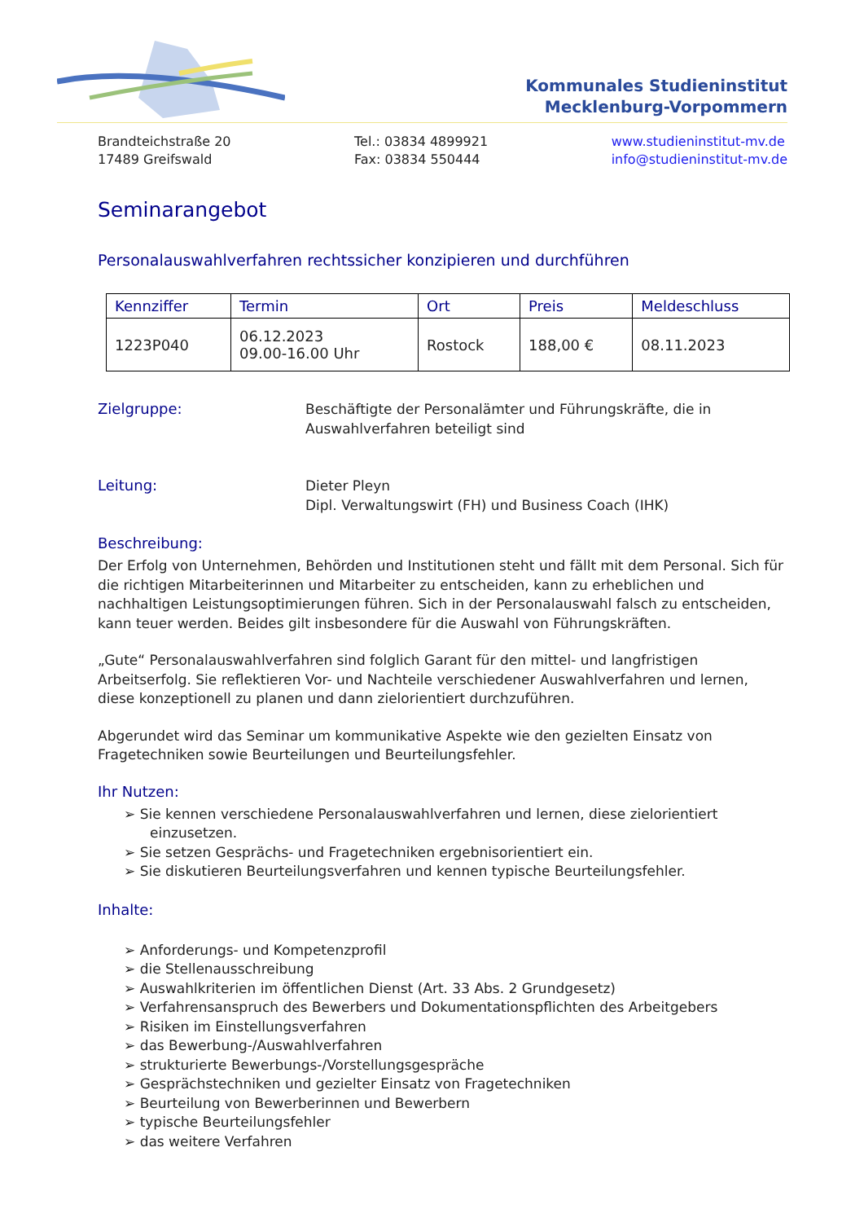Kommunales Studieninstitut
Mecklenburg-Vorpommern
Brandteichstraße 20
17489 Greifswald
Tel.: 03834 4899921
Fax: 03834 550444
www.studieninstitut-mv.de
info@studieninstitut-mv.de
Seminarangebot
Personalauswahlverfahren rechtssicher konzipieren und durchführen
| Kennziffer | Termin | Ort | Preis | Meldeschluss |
| --- | --- | --- | --- | --- |
| 1223P040 | 06.12.2023 09.00-16.00 Uhr | Rostock | 188,00 € | 08.11.2023 |
Zielgruppe: Beschäftigte der Personalämter und Führungskräfte, die in
Auswahlverfahren beteiligt sind
Leitung: Dieter Pleyn
Dipl. Verwaltungswirt (FH) und Business Coach (IHK)
Beschreibung:
Der Erfolg von Unternehmen, Behörden und Institutionen steht und fällt mit dem Personal. Sich für die richtigen Mitarbeiterinnen und Mitarbeiter zu entscheiden, kann zu erheblichen und nachhaltigen Leistungsoptimierungen führen. Sich in der Personalauswahl falsch zu entscheiden, kann teuer werden. Beides gilt insbesondere für die Auswahl von Führungskräften.
„Gute“ Personalauswahlverfahren sind folglich Garant für den mittel- und langfristigen Arbeitserfolg. Sie reflektieren Vor- und Nachteile verschiedener Auswahlverfahren und lernen, diese konzeptionell zu planen und dann zielorientiert durchzuführen.
Abgerundet wird das Seminar um kommunikative Aspekte wie den gezielten Einsatz von Fragetechniken sowie Beurteilungen und Beurteilungsfehler.
Ihr Nutzen:
➢ Sie kennen verschiedene Personalauswahlverfahren und lernen, diese zielorientiert einzusetzen.
➢ Sie setzen Gesprächs- und Fragetechniken ergebnisorientiert ein.
➢ Sie diskutieren Beurteilungsverfahren und kennen typische Beurteilungsfehler.
Inhalte:
➢ Anforderungs- und Kompetenzprofil
➢ die Stellenausschreibung
➢ Auswahlkriterien im öffentlichen Dienst (Art. 33 Abs. 2 Grundgesetz)
➢ Verfahrensanspruch des Bewerbers und Dokumentationspflichten des Arbeitgebers
➢ Risiken im Einstellungsverfahren
➢ das Bewerbung-/Auswahlverfahren
➢ strukturierte Bewerbungs-/Vorstellungsgespräche
➢ Gesprächstechniken und gezielter Einsatz von Fragetechniken
➢ Beurteilung von Bewerberinnen und Bewerbern
➢ typische Beurteilungsfehler
➢ das weitere Verfahren